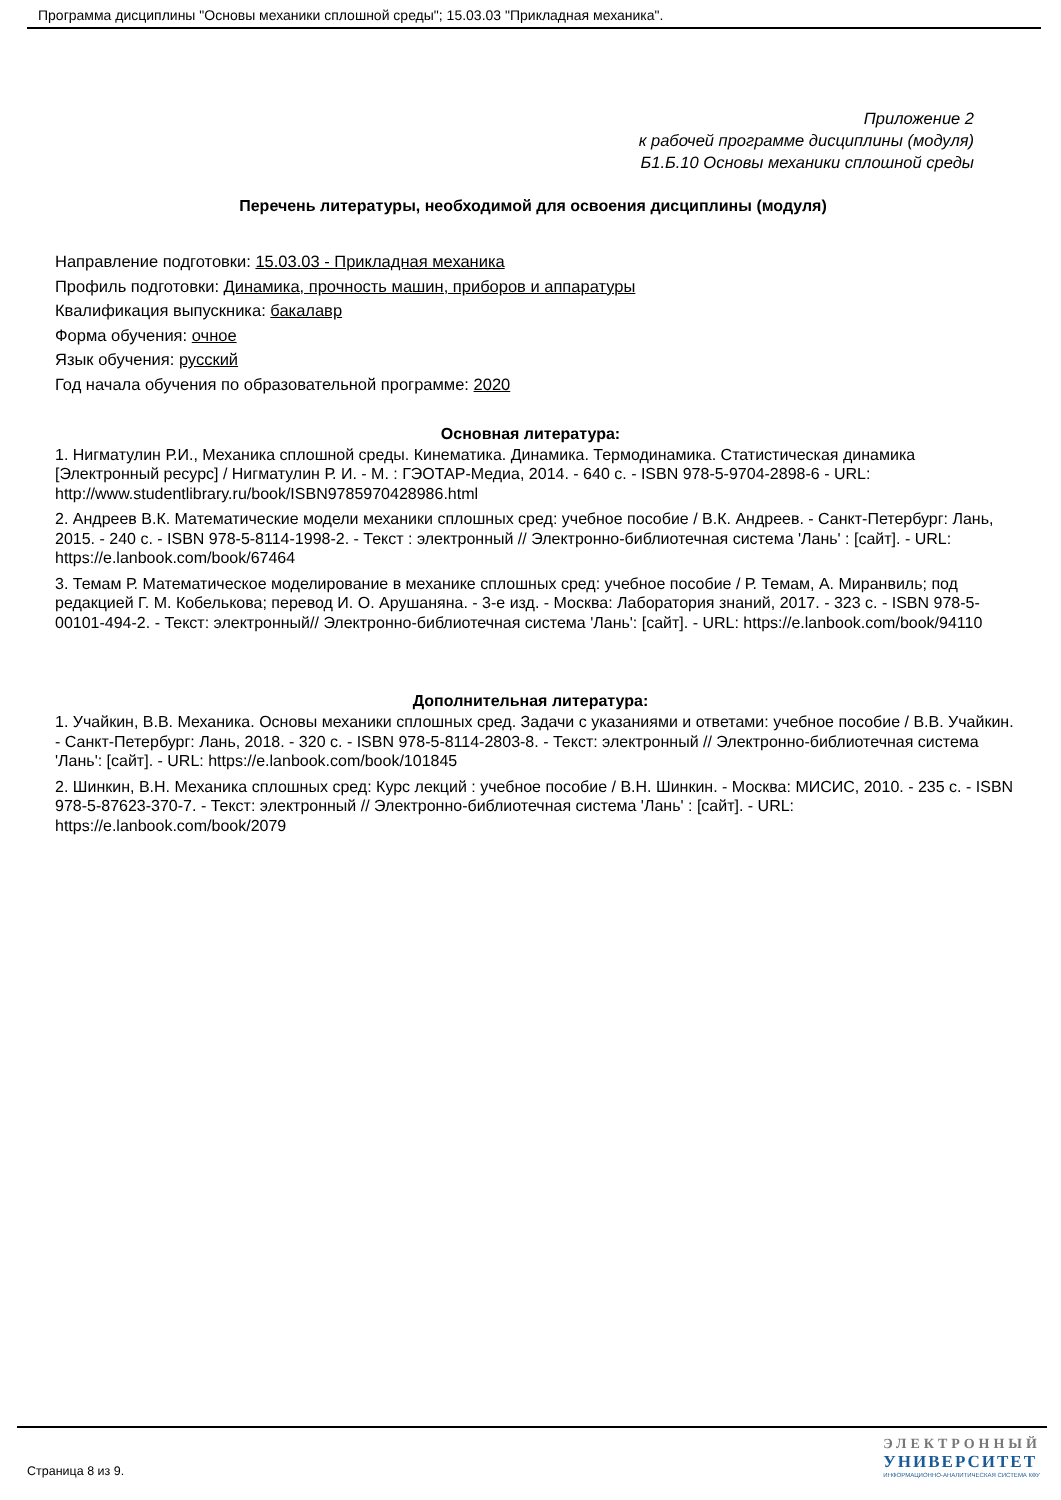Программа дисциплины "Основы механики сплошной среды"; 15.03.03 "Прикладная механика".
Приложение 2
к рабочей программе дисциплины (модуля)
Б1.Б.10 Основы механики сплошной среды
Перечень литературы, необходимой для освоения дисциплины (модуля)
Направление подготовки: 15.03.03 - Прикладная механика
Профиль подготовки: Динамика, прочность машин, приборов и аппаратуры
Квалификация выпускника: бакалавр
Форма обучения: очное
Язык обучения: русский
Год начала обучения по образовательной программе: 2020
Основная литература:
1. Нигматулин Р.И., Механика сплошной среды. Кинематика. Динамика. Термодинамика. Статистическая динамика [Электронный ресурс] / Нигматулин Р. И. - М. : ГЭОТАР-Медиа, 2014. - 640 с. - ISBN 978-5-9704-2898-6 - URL: http://www.studentlibrary.ru/book/ISBN9785970428986.html
2. Андреев В.К. Математические модели механики сплошных сред: учебное пособие / В.К. Андреев. - Санкт-Петербург: Лань, 2015. - 240 с. - ISBN 978-5-8114-1998-2. - Текст : электронный // Электронно-библиотечная система 'Лань' : [сайт]. - URL: https://e.lanbook.com/book/67464
3. Темам Р. Математическое моделирование в механике сплошных сред: учебное пособие / Р. Темам, А. Миранвиль; под редакцией Г. М. Кобелькова; перевод И. О. Арушаняна. - 3-е изд. - Москва: Лаборатория знаний, 2017. - 323 с. - ISBN 978-5-00101-494-2. - Текст: электронный// Электронно-библиотечная система 'Лань': [сайт]. - URL: https://e.lanbook.com/book/94110
Дополнительная литература:
1. Учайкин, В.В. Механика. Основы механики сплошных сред. Задачи с указаниями и ответами: учебное пособие / В.В. Учайкин. - Санкт-Петербург: Лань, 2018. - 320 с. - ISBN 978-5-8114-2803-8. - Текст: электронный // Электронно-библиотечная система 'Лань': [сайт]. - URL: https://e.lanbook.com/book/101845
2. Шинкин, В.Н. Механика сплошных сред: Курс лекций : учебное пособие / В.Н. Шинкин. - Москва: МИСИС, 2010. - 235 с. - ISBN 978-5-87623-370-7. - Текст: электронный // Электронно-библиотечная система 'Лань' : [сайт]. - URL: https://e.lanbook.com/book/2079
Страница 8 из 9.
ЭЛЕКТРОННЫЙ
УНИВЕРСИТЕТ
ИНФОРМАЦИОННО-АНАЛИТИЧЕСКАЯ СИСТЕМА КФУ